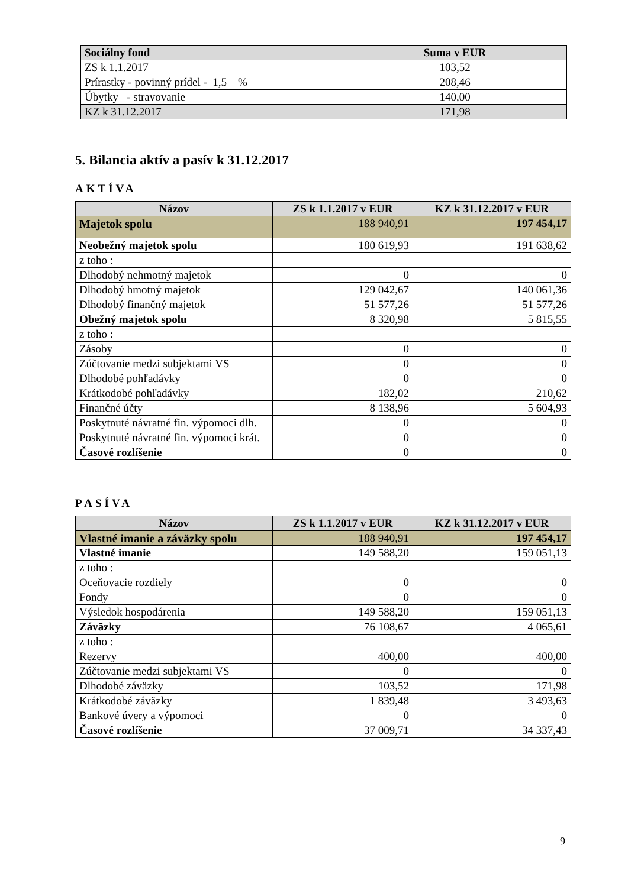| Sociálny fond | Suma v EUR |
| --- | --- |
| ZS k 1.1.2017 | 103,52 |
| Prírastky - povinný prídel - 1,5 % | 208,46 |
| Úbytky - stravovanie | 140,00 |
| KZ k 31.12.2017 | 171,98 |
5. Bilancia aktív a pasív k 31.12.2017
AKTÍVA
| Názov | ZS k 1.1.2017 v EUR | KZ k 31.12.2017 v EUR |
| --- | --- | --- |
| Majetok spolu | 188 940,91 | 197 454,17 |
| Neobežný majetok spolu | 180 619,93 | 191 638,62 |
| z toho : | | |
| Dlhodobý nehmotný majetok | 0 | 0 |
| Dlhodobý hmotný majetok | 129 042,67 | 140 061,36 |
| Dlhodobý finančný majetok | 51 577,26 | 51 577,26 |
| Obežný majetok spolu | 8 320,98 | 5 815,55 |
| z toho : | | |
| Zásoby | 0 | 0 |
| Zúčtovanie medzi subjektami VS | 0 | 0 |
| Dlhodobé pohľadávky | 0 | 0 |
| Krátkodobé pohľadávky | 182,02 | 210,62 |
| Finančné účty | 8 138,96 | 5 604,93 |
| Poskytnuté návratné fin. výpomoci dlh. | 0 | 0 |
| Poskytnuté návratné fin. výpomoci krát. | 0 | 0 |
| Časové rozlíšenie | 0 | 0 |
PASÍVA
| Názov | ZS k 1.1.2017 v EUR | KZ k 31.12.2017 v EUR |
| --- | --- | --- |
| Vlastné imanie a záväzky spolu | 188 940,91 | 197 454,17 |
| Vlastné imanie | 149 588,20 | 159 051,13 |
| z toho : | | |
| Oceňovacie rozdiely | 0 | 0 |
| Fondy | 0 | 0 |
| Výsledok hospodárenia | 149 588,20 | 159 051,13 |
| Záväzky | 76 108,67 | 4 065,61 |
| z toho : | | |
| Rezervy | 400,00 | 400,00 |
| Zúčtovanie medzi subjektami VS | 0 | 0 |
| Dlhodobé záväzky | 103,52 | 171,98 |
| Krátkodobé záväzky | 1 839,48 | 3 493,63 |
| Bankové úvery a výpomoci | 0 | 0 |
| Časové rozlíšenie | 37 009,71 | 34 337,43 |
9